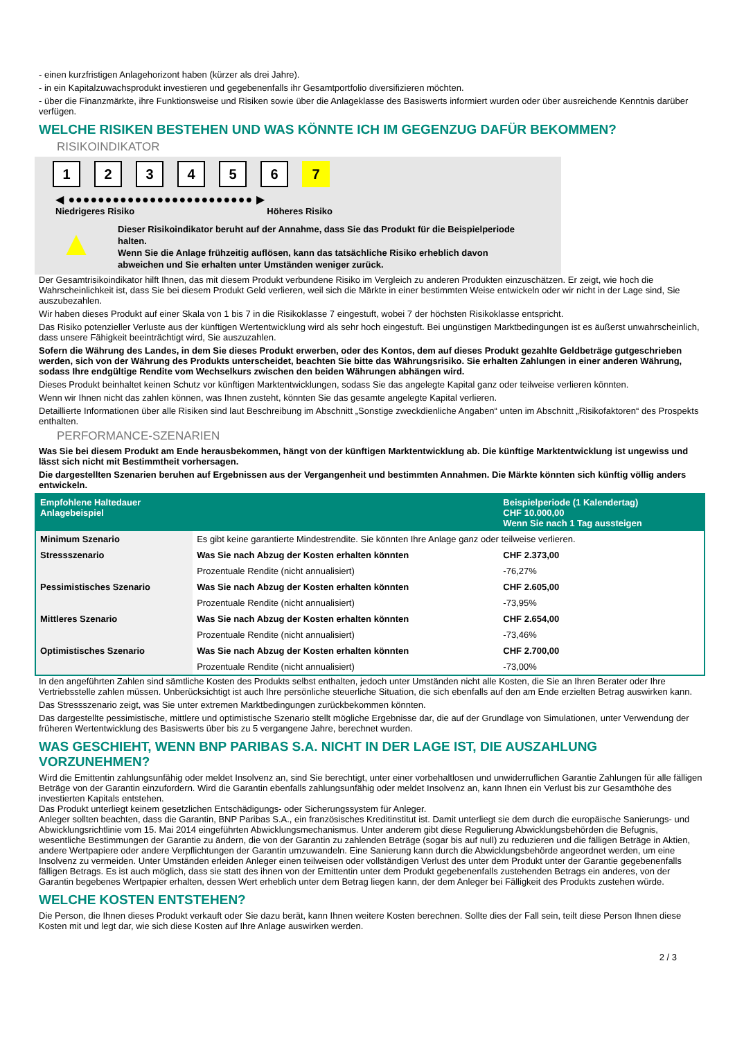- einen kurzfristigen Anlagehorizont haben (kürzer als drei Jahre).
- in ein Kapitalzuwachsprodukt investieren und gegebenenfalls ihr Gesamtportfolio diversifizieren möchten.
- über die Finanzmärkte, ihre Funktionsweise und Risiken sowie über die Anlageklasse des Basiswerts informiert wurden oder über ausreichende Kenntnis darüber verfügen.
WELCHE RISIKEN BESTEHEN UND WAS KÖNNTE ICH IM GEGENZUG DAFÜR BEKOMMEN?
RISIKOINDIKATOR
1 2 3 4 5 6 7
◀ ●●●●●●●●●●●●●●●●●●●●●●●●● ▶
Niedrigeres Risiko Höheres Risiko
▲
Dieser Risikoindikator beruht auf der Annahme, dass Sie das Produkt für die Beispielperiode halten.
Wenn Sie die Anlage frühzeitig auflösen, kann das tatsächliche Risiko erheblich davon abweichen und Sie erhalten unter Umständen weniger zurück.
Der Gesamtrisikoindikator hilft Ihnen, das mit diesem Produkt verbundene Risiko im Vergleich zu anderen Produkten einzuschätzen. Er zeigt, wie hoch die Wahrscheinlichkeit ist, dass Sie bei diesem Produkt Geld verlieren, weil sich die Märkte in einer bestimmten Weise entwickeln oder wir nicht in der Lage sind, Sie auszubezahlen.
Wir haben dieses Produkt auf einer Skala von 1 bis 7 in die Risikoklasse 7 eingestuft, wobei 7 der höchsten Risikoklasse entspricht.
Das Risiko potenzieller Verluste aus der künftigen Wertentwicklung wird als sehr hoch eingestuft. Bei ungünstigen Marktbedingungen ist es äußerst unwahrscheinlich, dass unsere Fähigkeit beeinträchtigt wird, Sie auszuzahlen.
Sofern die Währung des Landes, in dem Sie dieses Produkt erwerben, oder des Kontos, dem auf dieses Produkt gezahlte Geldbeträge gutgeschrieben werden, sich von der Währung des Produkts unterscheidet, beachten Sie bitte das Währungsrisiko. Sie erhalten Zahlungen in einer anderen Währung, sodass Ihre endgültige Rendite vom Wechselkurs zwischen den beiden Währungen abhängen wird.
Dieses Produkt beinhaltet keinen Schutz vor künftigen Marktentwicklungen, sodass Sie das angelegte Kapital ganz oder teilweise verlieren könnten.
Wenn wir Ihnen nicht das zahlen können, was Ihnen zusteht, könnten Sie das gesamte angelegte Kapital verlieren.
Detaillierte Informationen über alle Risiken sind laut Beschreibung im Abschnitt „Sonstige zweckdienliche Angaben“ unten im Abschnitt „Risikofaktoren“ des Prospekts enthalten.
PERFORMANCE-SZENARIEN
Was Sie bei diesem Produkt am Ende herausbekommen, hängt von der künftigen Marktentwicklung ab. Die künftige Marktentwicklung ist ungewiss und lässt sich nicht mit Bestimmtheit vorhersagen.
Die dargestellten Szenarien beruhen auf Ergebnissen aus der Vergangenheit und bestimmten Annahmen. Die Märkte könnten sich künftig völlig anders entwickeln.
| Empfohlene Haltedauer Anlagebeispiel | | Beispielperiode (1 Kalendertag) CHF 10.000,00 Wenn Sie nach 1 Tag aussteigen |
| Minimum Szenario | Es gibt keine garantierte Mindestrendite. Sie könnten Ihre Anlage ganz oder teilweise verlieren. | |
| Stressszenario | Was Sie nach Abzug der Kosten erhalten könnten | CHF 2.373,00 |
| | Prozentuale Rendite (nicht annualisiert) | -76,27% |
| Pessimistisches Szenario | Was Sie nach Abzug der Kosten erhalten könnten | CHF 2.605,00 |
| | Prozentuale Rendite (nicht annualisiert) | -73,95% |
| Mittleres Szenario | Was Sie nach Abzug der Kosten erhalten könnten | CHF 2.654,00 |
| | Prozentuale Rendite (nicht annualisiert) | -73,46% |
| Optimistisches Szenario | Was Sie nach Abzug der Kosten erhalten könnten | CHF 2.700,00 |
| | Prozentuale Rendite (nicht annualisiert) | -73,00% |
In den angeführten Zahlen sind sämtliche Kosten des Produkts selbst enthalten, jedoch unter Umständen nicht alle Kosten, die Sie an Ihren Berater oder Ihre Vertriebsstelle zahlen müssen. Unberücksichtigt ist auch Ihre persönliche steuerliche Situation, die sich ebenfalls auf den am Ende erzielten Betrag auswirken kann.
Das Stressszenario zeigt, was Sie unter extremen Marktbedingungen zurückbekommen könnten.
Das dargestellte pessimistische, mittlere und optimistische Szenario stellt mögliche Ergebnisse dar, die auf der Grundlage von Simulationen, unter Verwendung der früheren Wertentwicklung des Basiswerts über bis zu 5 vergangene Jahre, berechnet wurden.
WAS GESCHIEHT, WENN BNP PARIBAS S.A. NICHT IN DER LAGE IST, DIE AUSZAHLUNG VORZUNEHMEN?
Wird die Emittentin zahlungsunfähig oder meldet Insolvenz an, sind Sie berechtigt, unter einer vorbehaltlosen und unwiderruflichen Garantie Zahlungen für alle fälligen Beträge von der Garantin einzufordern. Wird die Garantin ebenfalls zahlungsunfähig oder meldet Insolvenz an, kann Ihnen ein Verlust bis zur Gesamthöhe des investierten Kapitals entstehen.
Das Produkt unterliegt keinem gesetzlichen Entschädigungs- oder Sicherungssystem für Anleger.
Anleger sollten beachten, dass die Garantin, BNP Paribas S.A., ein französisches Kreditinstitut ist. Damit unterliegt sie dem durch die europäische Sanierungs- und Abwicklungsrichtlinie vom 15. Mai 2014 eingeführten Abwicklungsmechanismus. Unter anderem gibt diese Regulierung Abwicklungsbehörden die Befugnis, wesentliche Bestimmungen der Garantie zu ändern, die von der Garantin zu zahlenden Beträge (sogar bis auf null) zu reduzieren und die fälligen Beträge in Aktien, andere Wertpapiere oder andere Verpflichtungen der Garantin umzuwandeln. Eine Sanierung kann durch die Abwicklungsbehörde angeordnet werden, um eine Insolvenz zu vermeiden. Unter Umständen erleiden Anleger einen teilweisen oder vollständigen Verlust des unter dem Produkt unter der Garantie gegebenenfalls fälligen Betrags. Es ist auch möglich, dass sie statt des ihnen von der Emittentin unter dem Produkt gegebenenfalls zustehenden Betrags ein anderes, von der Garantin begebenes Wertpapier erhalten, dessen Wert erheblich unter dem Betrag liegen kann, der dem Anleger bei Fälligkeit des Produkts zustehen würde.
WELCHE KOSTEN ENTSTEHEN?
Die Person, die Ihnen dieses Produkt verkauft oder Sie dazu berät, kann Ihnen weitere Kosten berechnen. Sollte dies der Fall sein, teilt diese Person Ihnen diese Kosten mit und legt dar, wie sich diese Kosten auf Ihre Anlage auswirken werden.
2 / 3